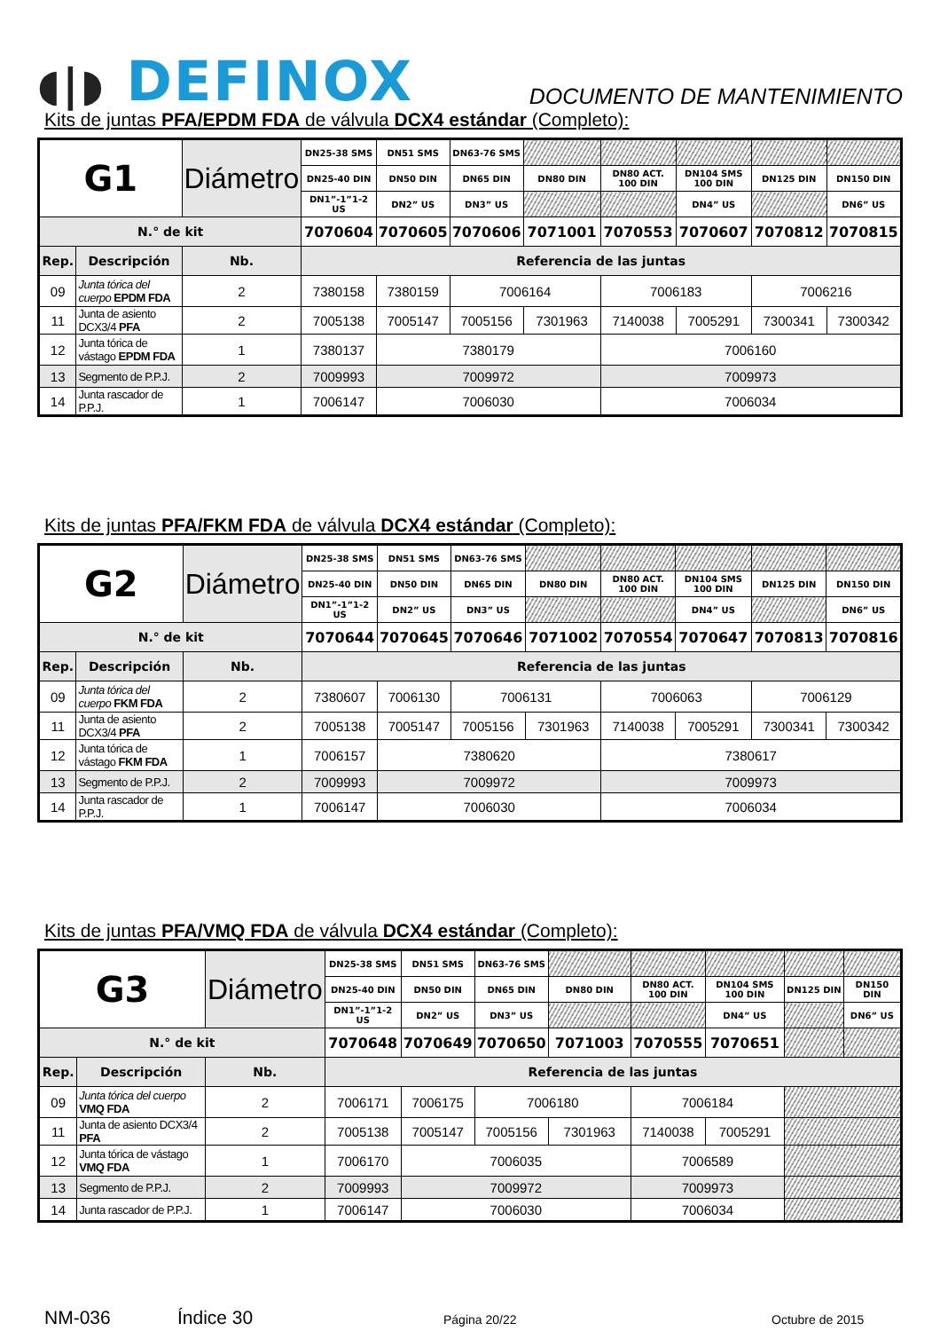◖|◗ DEFINOX
DOCUMENTO DE MANTENIMIENTO
Kits de juntas PFA/EPDM FDA de válvula DCX4 estándar (Completo):
| G1 | | Diámetro | DN25-38 SMS | DN51 SMS | DN63-76 SMS | | | | | |
| --- | --- | --- | --- | --- | --- | --- | --- | --- | --- | --- |
| | | | DN25-40 DIN | DN50 DIN | DN65 DIN | DN80 DIN | DN80 ACT. 100 DIN | DN104 SMS 100 DIN | DN125 DIN | DN150 DIN |
| | | | DN1”-1”1-2 US | DN2” US | DN3” US | | | DN4” US | | DN6” US |
| N.° de kit | | | 7070604 | 7070605 | 7070606 | 7071001 | 7070553 | 7070607 | 7070812 | 7070815 |
| Rep. | Descripción | Nb. | Referencia de las juntas | | | | | | | |
| 09 | Junta tórica del cuerpo EPDM FDA | 2 | 7380158 | 7380159 | 7006164 | | 7006183 | | 7006216 | |
| 11 | Junta de asiento DCX3/4 PFA | 2 | 7005138 | 7005147 | 7005156 | 7301963 | 7140038 | 7005291 | 7300341 | 7300342 |
| 12 | Junta tórica de vástago EPDM FDA | 1 | 7380137 | 7380179 | | | 7006160 | | | |
| 13 | Segmento de P.P.J. | 2 | 7009993 | 7009972 | | | 7009973 | | | |
| 14 | Junta rascador de P.P.J. | 1 | 7006147 | 7006030 | | | 7006034 | | | |
Kits de juntas PFA/FKM FDA de válvula DCX4 estándar (Completo):
| G2 | | Diámetro | DN25-38 SMS | DN51 SMS | DN63-76 SMS | | | | | |
| --- | --- | --- | --- | --- | --- | --- | --- | --- | --- | --- |
| | | | DN25-40 DIN | DN50 DIN | DN65 DIN | DN80 DIN | DN80 ACT. 100 DIN | DN104 SMS 100 DIN | DN125 DIN | DN150 DIN |
| | | | DN1”-1”1-2 US | DN2” US | DN3” US | | | DN4” US | | DN6” US |
| N.° de kit | | | 7070644 | 7070645 | 7070646 | 7071002 | 7070554 | 7070647 | 7070813 | 7070816 |
| Rep. | Descripción | Nb. | Referencia de las juntas | | | | | | | |
| 09 | Junta tórica del cuerpo FKM FDA | 2 | 7380607 | 7006130 | 7006131 | | 7006063 | | 7006129 | |
| 11 | Junta de asiento DCX3/4 PFA | 2 | 7005138 | 7005147 | 7005156 | 7301963 | 7140038 | 7005291 | 7300341 | 7300342 |
| 12 | Junta tórica de vástago FKM FDA | 1 | 7006157 | 7380620 | | | 7380617 | | | |
| 13 | Segmento de P.P.J. | 2 | 7009993 | 7009972 | | | 7009973 | | | |
| 14 | Junta rascador de P.P.J. | 1 | 7006147 | 7006030 | | | 7006034 | | | |
Kits de juntas PFA/VMQ FDA de válvula DCX4 estándar (Completo):
| G3 | | Diámetro | DN25-38 SMS | DN51 SMS | DN63-76 SMS | | | | | |
| --- | --- | --- | --- | --- | --- | --- | --- | --- | --- | --- |
| | | | DN25-40 DIN | DN50 DIN | DN65 DIN | DN80 DIN | DN80 ACT. 100 DIN | DN104 SMS 100 DIN | DN125 DIN | DN150 DIN |
| | | | DN1”-1”1-2 US | DN2” US | DN3” US | | | DN4” US | | DN6” US |
| N.° de kit | | | 7070648 | 7070649 | 7070650 | 7071003 | 7070555 | 7070651 | | |
| Rep. | Descripción | Nb. | Referencia de las juntas | | | | | | | |
| 09 | Junta tórica del cuerpo VMQ FDA | 2 | 7006171 | 7006175 | 7006180 | | 7006184 | | | |
| 11 | Junta de asiento DCX3/4 PFA | 2 | 7005138 | 7005147 | 7005156 | 7301963 | 7140038 | 7005291 | | |
| 12 | Junta tórica de vástago VMQ FDA | 1 | 7006170 | 7006035 | | | 7006589 | | | |
| 13 | Segmento de P.P.J. | 2 | 7009993 | 7009972 | | | 7009973 | | | |
| 14 | Junta rascador de P.P.J. | 1 | 7006147 | 7006030 | | | 7006034 | | | |
NM-036 Índice 30
Página 20/22 Octubre de 2015